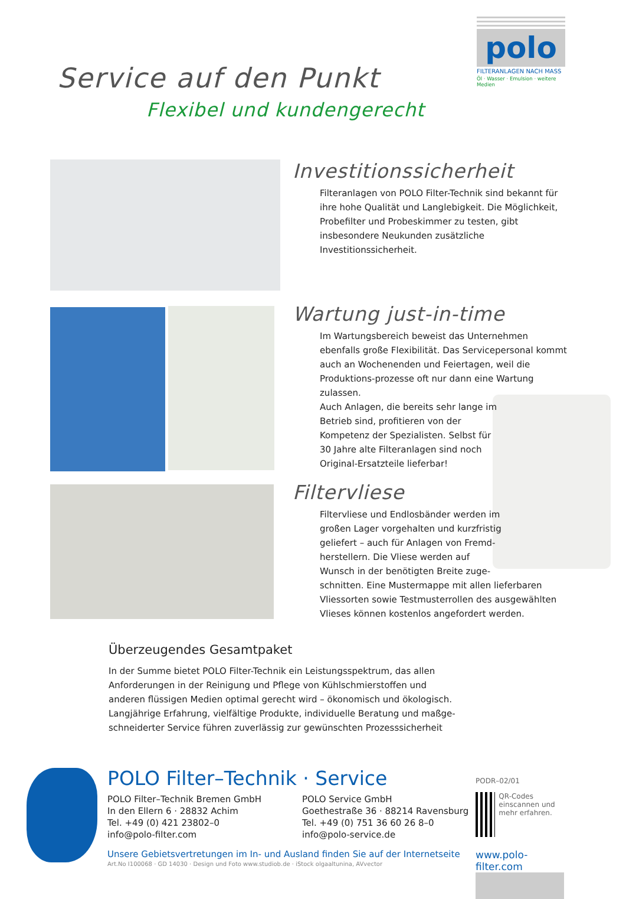polo
FILTERANLAGEN NACH MASS
Öl · Wasser · Emulsion · weitere Medien
Service auf den Punkt
Flexibel und kundengerecht
Investitionssicherheit
Filteranlagen von POLO Filter-Technik sind bekannt für ihre hohe Qualität und Langlebigkeit. Die Möglichkeit, Probefilter und Probeskimmer zu testen, gibt insbesondere Neukunden zusätzliche Investitionssicherheit.
Wartung just-in-time
Im Wartungsbereich beweist das Unternehmen ebenfalls große Flexibilität. Das Servicepersonal kommt auch an Wochenenden und Feiertagen, weil die Produktions-prozesse oft nur dann eine Wartung zulassen.
Auch Anlagen, die bereits sehr lange im
Betrieb sind, profitieren von der
Kompetenz der Spezialisten. Selbst für
30 Jahre alte Filteranlagen sind noch
Original-Ersatzteile lieferbar!
Filtervliese
Filtervliese und Endlosbänder werden im
großen Lager vorgehalten und kurzfristig
geliefert – auch für Anlagen von Fremd-
herstellern. Die Vliese werden auf
Wunsch in der benötigten Breite zuge-
schnitten. Eine Mustermappe mit allen lieferbaren Vliessorten sowie Testmusterrollen des ausgewählten Vlieses können kostenlos angefordert werden.
Überzeugendes Gesamtpaket
In der Summe bietet POLO Filter-Technik ein Leistungsspektrum, das allen Anforderungen in der Reinigung und Pflege von Kühlschmierstoffen und anderen flüssigen Medien optimal gerecht wird – ökonomisch und ökologisch.
Langjährige Erfahrung, vielfältige Produkte, individuelle Beratung und maßge-schneiderter Service führen zuverlässig zur gewünschten Prozesssicherheit
POLO Filter–Technik · Service
POLO Filter–Technik Bremen GmbH
In den Ellern 6 · 28832 Achim
Tel. +49 (0) 421 23802–0
info@polo-filter.com
POLO Service GmbH
Goethestraße 36 · 88214 Ravensburg
Tel. +49 (0) 751 36 60 26 8–0
info@polo-service.de
Unsere Gebietsvertretungen im In- und Ausland finden Sie auf der Internetseite
Art.No I100068 · GD 14030 · Design und Foto www.studiob.de · iStock olgaaltunina, AVvector
PODR–02/01
QR-Codes einscannen und mehr erfahren.
www.polo-filter.com